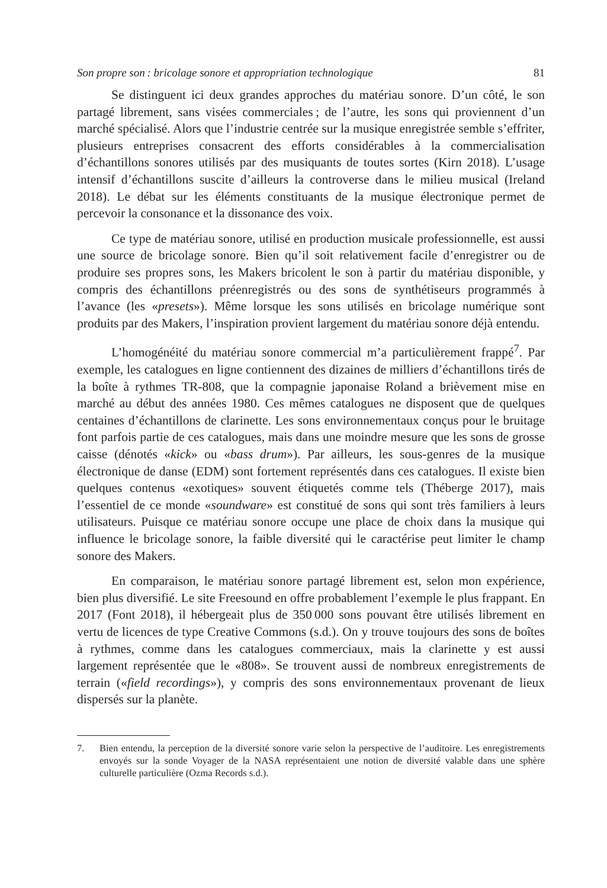Son propre son : bricolage sonore et appropriation technologique 81
Se distinguent ici deux grandes approches du matériau sonore. D’un côté, le son partagé librement, sans visées commerciales ; de l’autre, les sons qui proviennent d’un marché spécialisé. Alors que l’industrie centrée sur la musique enregistrée semble s’effriter, plusieurs entreprises consacrent des efforts considérables à la commercialisation d’échantillons sonores utilisés par des musiquants de toutes sortes (Kirn 2018). L’usage intensif d’échantillons suscite d’ailleurs la controverse dans le milieu musical (Ireland 2018). Le débat sur les éléments constituants de la musique électronique permet de percevoir la consonance et la dissonance des voix.
Ce type de matériau sonore, utilisé en production musicale professionnelle, est aussi une source de bricolage sonore. Bien qu’il soit relativement facile d’enregistrer ou de produire ses propres sons, les Makers bricolent le son à partir du matériau disponible, y compris des échantillons préenregistrés ou des sons de synthétiseurs programmés à l’avance (les «presets»). Même lorsque les sons utilisés en bricolage numérique sont produits par des Makers, l’inspiration provient largement du matériau sonore déjà entendu.
L’homogénéité du matériau sonore commercial m’a particulièrement frappé<sup>7</sup>. Par exemple, les catalogues en ligne contiennent des dizaines de milliers d’échantillons tirés de la boîte à rythmes TR-808, que la compagnie japonaise Roland a brièvement mise en marché au début des années 1980. Ces mêmes catalogues ne disposent que de quelques centaines d’échantillons de clarinette. Les sons environnementaux conçus pour le bruitage font parfois partie de ces catalogues, mais dans une moindre mesure que les sons de grosse caisse (dénotés «kick» ou «bass drum»). Par ailleurs, les sous-genres de la musique électronique de danse (EDM) sont fortement représentés dans ces catalogues. Il existe bien quelques contenus «exotiques» souvent étiquetés comme tels (Théberge 2017), mais l’essentiel de ce monde «soundware» est constitué de sons qui sont très familiers à leurs utilisateurs. Puisque ce matériau sonore occupe une place de choix dans la musique qui influence le bricolage sonore, la faible diversité qui le caractérise peut limiter le champ sonore des Makers.
En comparaison, le matériau sonore partagé librement est, selon mon expérience, bien plus diversifié. Le site Freesound en offre probablement l’exemple le plus frappant. En 2017 (Font 2018), il hébergeait plus de 350 000 sons pouvant être utilisés librement en vertu de licences de type Creative Commons (s.d.). On y trouve toujours des sons de boîtes à rythmes, comme dans les catalogues commerciaux, mais la clarinette y est aussi largement représentée que le «808». Se trouvent aussi de nombreux enregistrements de terrain («field recordings»), y compris des sons environnementaux provenant de lieux dispersés sur la planète.
7. Bien entendu, la perception de la diversité sonore varie selon la perspective de l’auditoire. Les enregistrements envoyés sur la sonde Voyager de la NASA représentaient une notion de diversité valable dans une sphère culturelle particulière (Ozma Records s.d.).